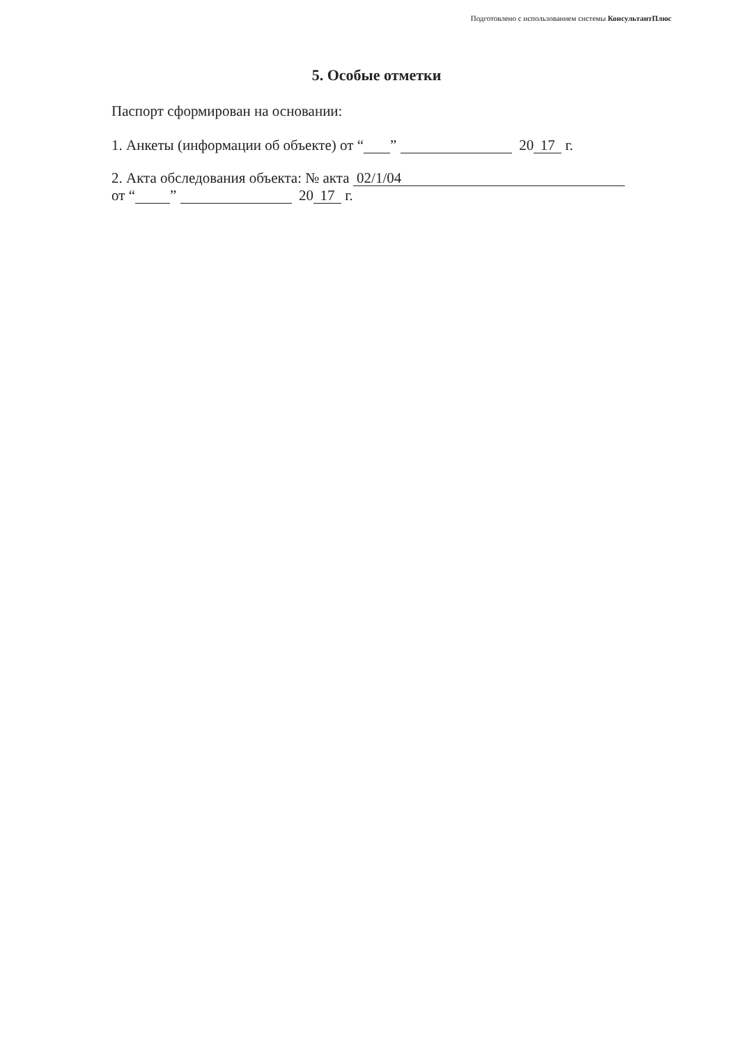Подготовлено с использованием системы КонсультантПлюс
5. Особые отметки
Паспорт сформирован на основании:
1. Анкеты (информации об объекте) от “ ” 20 17 г.
2. Акта обследования объекта: № акта 02/1/04
от “ ” 20 17 г.